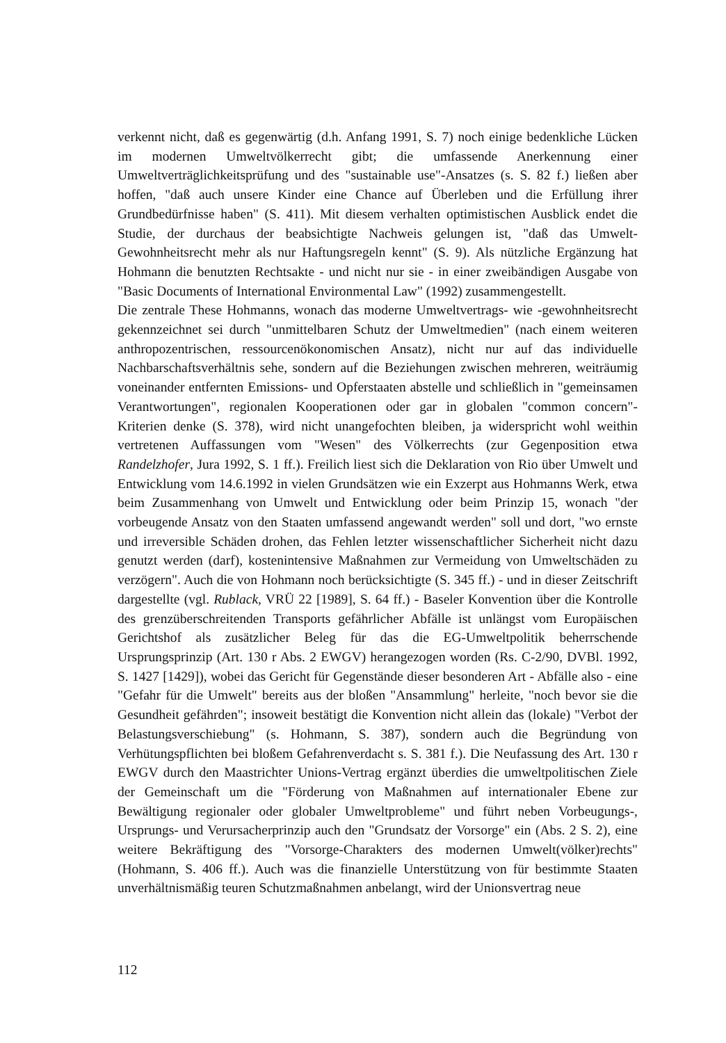verkennt nicht, daß es gegenwärtig (d.h. Anfang 1991, S. 7) noch einige bedenkliche Lücken im modernen Umweltvölkerrecht gibt; die umfassende Anerkennung einer Umweltverträglichkeitsprüfung und des "sustainable use"-Ansatzes (s. S. 82 f.) ließen aber hoffen, "daß auch unsere Kinder eine Chance auf Überleben und die Erfüllung ihrer Grundbedürfnisse haben" (S. 411). Mit diesem verhalten optimistischen Ausblick endet die Studie, der durchaus der beabsichtigte Nachweis gelungen ist, "daß das Umwelt-Gewohnheitsrecht mehr als nur Haftungsregeln kennt" (S. 9). Als nützliche Ergänzung hat Hohmann die benutzten Rechtsakte - und nicht nur sie - in einer zweibändigen Ausgabe von "Basic Documents of International Environmental Law" (1992) zusammengestellt.
Die zentrale These Hohmanns, wonach das moderne Umweltvertrags- wie -gewohnheitsrecht gekennzeichnet sei durch "unmittelbaren Schutz der Umweltmedien" (nach einem weiteren anthropozentrischen, ressourcenökonomischen Ansatz), nicht nur auf das individuelle Nachbarschaftsverhältnis sehe, sondern auf die Beziehungen zwischen mehreren, weiträumig voneinander entfernten Emissions- und Opferstaaten abstelle und schließlich in "gemeinsamen Verantwortungen", regionalen Kooperationen oder gar in globalen "common concern"-Kriterien denke (S. 378), wird nicht unangefochten bleiben, ja widerspricht wohl weithin vertretenen Auffassungen vom "Wesen" des Völkerrechts (zur Gegenposition etwa Randelzhofer, Jura 1992, S. 1 ff.). Freilich liest sich die Deklaration von Rio über Umwelt und Entwicklung vom 14.6.1992 in vielen Grundsätzen wie ein Exzerpt aus Hohmanns Werk, etwa beim Zusammenhang von Umwelt und Entwicklung oder beim Prinzip 15, wonach "der vorbeugende Ansatz von den Staaten umfassend angewandt werden" soll und dort, "wo ernste und irreversible Schäden drohen, das Fehlen letzter wissenschaftlicher Sicherheit nicht dazu genutzt werden (darf), kostenintensive Maßnahmen zur Vermeidung von Umweltschäden zu verzögern". Auch die von Hohmann noch berücksichtigte (S. 345 ff.) - und in dieser Zeitschrift dargestellte (vgl. Rublack, VRÜ 22 [1989], S. 64 ff.) - Baseler Konvention über die Kontrolle des grenzüberschreitenden Transports gefährlicher Abfälle ist unlängst vom Europäischen Gerichtshof als zusätzlicher Beleg für das die EG-Umweltpolitik beherrschende Ursprungsprinzip (Art. 130 r Abs. 2 EWGV) herangezogen worden (Rs. C-2/90, DVBl. 1992, S. 1427 [1429]), wobei das Gericht für Gegenstände dieser besonderen Art - Abfälle also - eine "Gefahr für die Umwelt" bereits aus der bloßen "Ansammlung" herleite, "noch bevor sie die Gesundheit gefährden"; insoweit bestätigt die Konvention nicht allein das (lokale) "Verbot der Belastungsverschiebung" (s. Hohmann, S. 387), sondern auch die Begründung von Verhütungspflichten bei bloßem Gefahrenverdacht s. S. 381 f.). Die Neufassung des Art. 130 r EWGV durch den Maastrichter Unions-Vertrag ergänzt überdies die umweltpolitischen Ziele der Gemeinschaft um die "Förderung von Maßnahmen auf internationaler Ebene zur Bewältigung regionaler oder globaler Umweltprobleme" und führt neben Vorbeugungs-, Ursprungs- und Verursacherprinzip auch den "Grundsatz der Vorsorge" ein (Abs. 2 S. 2), eine weitere Bekräftigung des "Vorsorge-Charakters des modernen Umwelt(völker)rechts" (Hohmann, S. 406 ff.). Auch was die finanzielle Unterstützung von für bestimmte Staaten unverhältnismäßig teuren Schutzmaßnahmen anbelangt, wird der Unionsvertrag neue
112